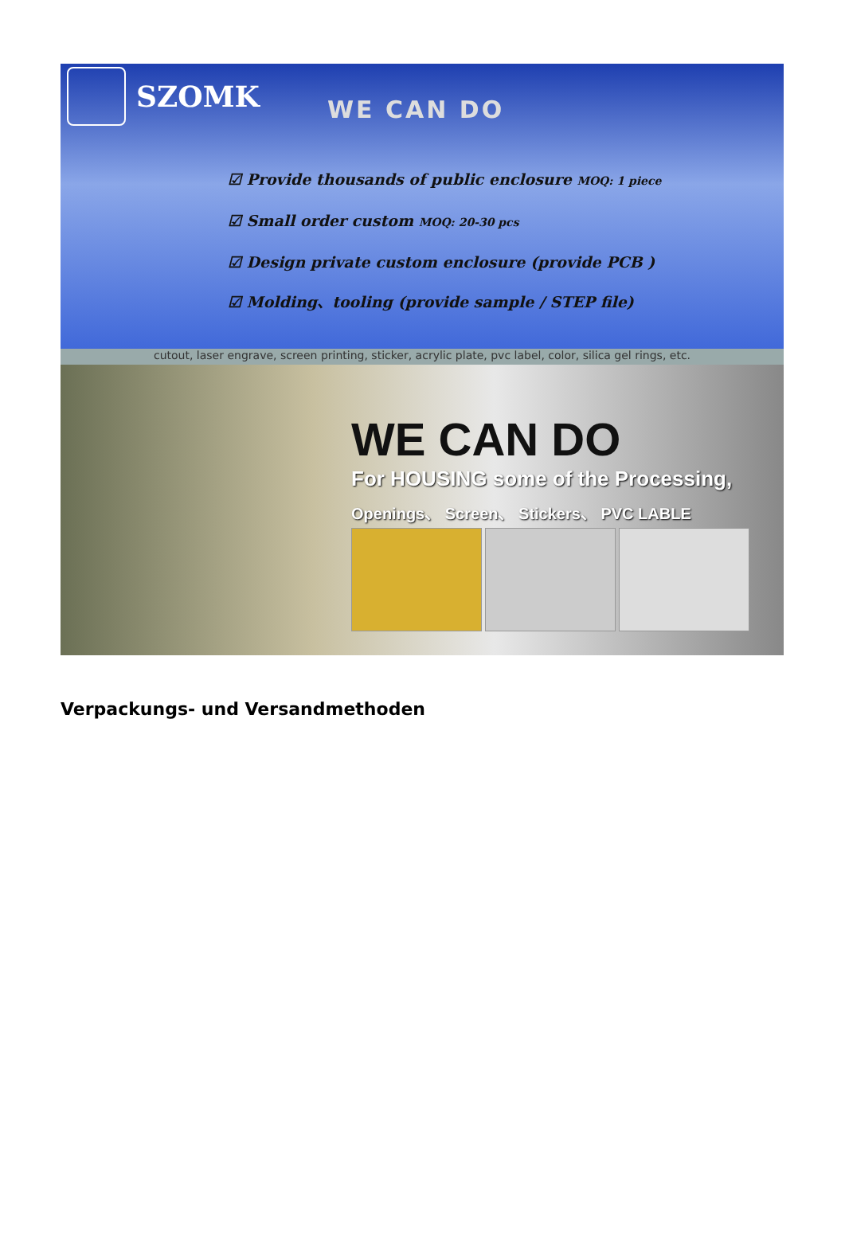SZOMK WE CAN DO
☑ Provide thousands of public enclosure MOQ: 1 piece
☑ Small order custom MOQ: 20-30 pcs
☑ Design private custom enclosure (provide PCB )
☑ Molding、tooling (provide sample / STEP file)
cutout, laser engrave, screen printing, sticker, acrylic plate, pvc label, color, silica gel rings, etc.
WE CAN DO
For HOUSING some of the Processing,
Openings、 Screen、 Stickers、 PVC LABLE
Verpackungs- und Versandmethoden